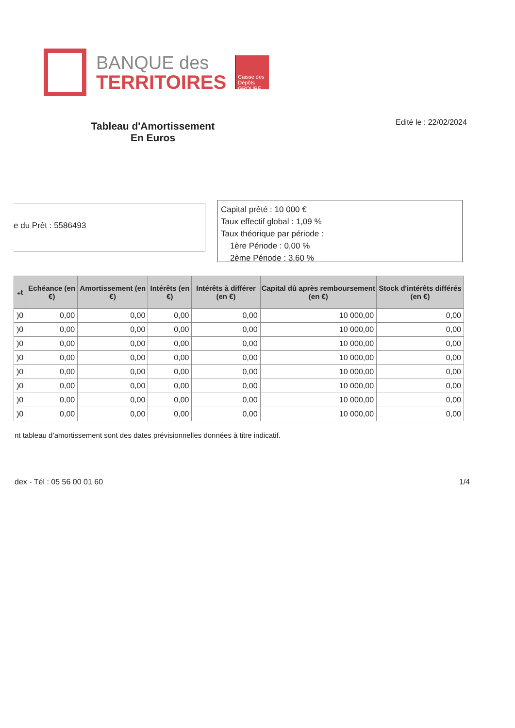BANQUE des
TERRITOIRES
Caisse des Dépôts GROUPE
Tableau d'Amortissement
En Euros
Edité le : 22/02/2024
e du Prêt : 5586493
Capital prêté : 10 000 €
Taux effectif global : 1,09 %
Taux théorique par période :
1ère Période : 0,00 %
2ème Période : 3,60 %
| ₊t | Echéance (en €) | Amortissement (en €) | Intérêts (en €) | Intérêts à différer (en €) | Capital dû après remboursement (en €) | Stock d'intérêts différés (en €) |
| --- | --- | --- | --- | --- | --- | --- |
| )0 | 0,00 | 0,00 | 0,00 | 0,00 | 10 000,00 | 0,00 |
| )0 | 0,00 | 0,00 | 0,00 | 0,00 | 10 000,00 | 0,00 |
| )0 | 0,00 | 0,00 | 0,00 | 0,00 | 10 000,00 | 0,00 |
| )0 | 0,00 | 0,00 | 0,00 | 0,00 | 10 000,00 | 0,00 |
| )0 | 0,00 | 0,00 | 0,00 | 0,00 | 10 000,00 | 0,00 |
| )0 | 0,00 | 0,00 | 0,00 | 0,00 | 10 000,00 | 0,00 |
| )0 | 0,00 | 0,00 | 0,00 | 0,00 | 10 000,00 | 0,00 |
| )0 | 0,00 | 0,00 | 0,00 | 0,00 | 10 000,00 | 0,00 |
nt tableau d’amortissement sont des dates prévisionnelles données à titre indicatif.
dex - Tél : 05 56 00 01 60 1/4